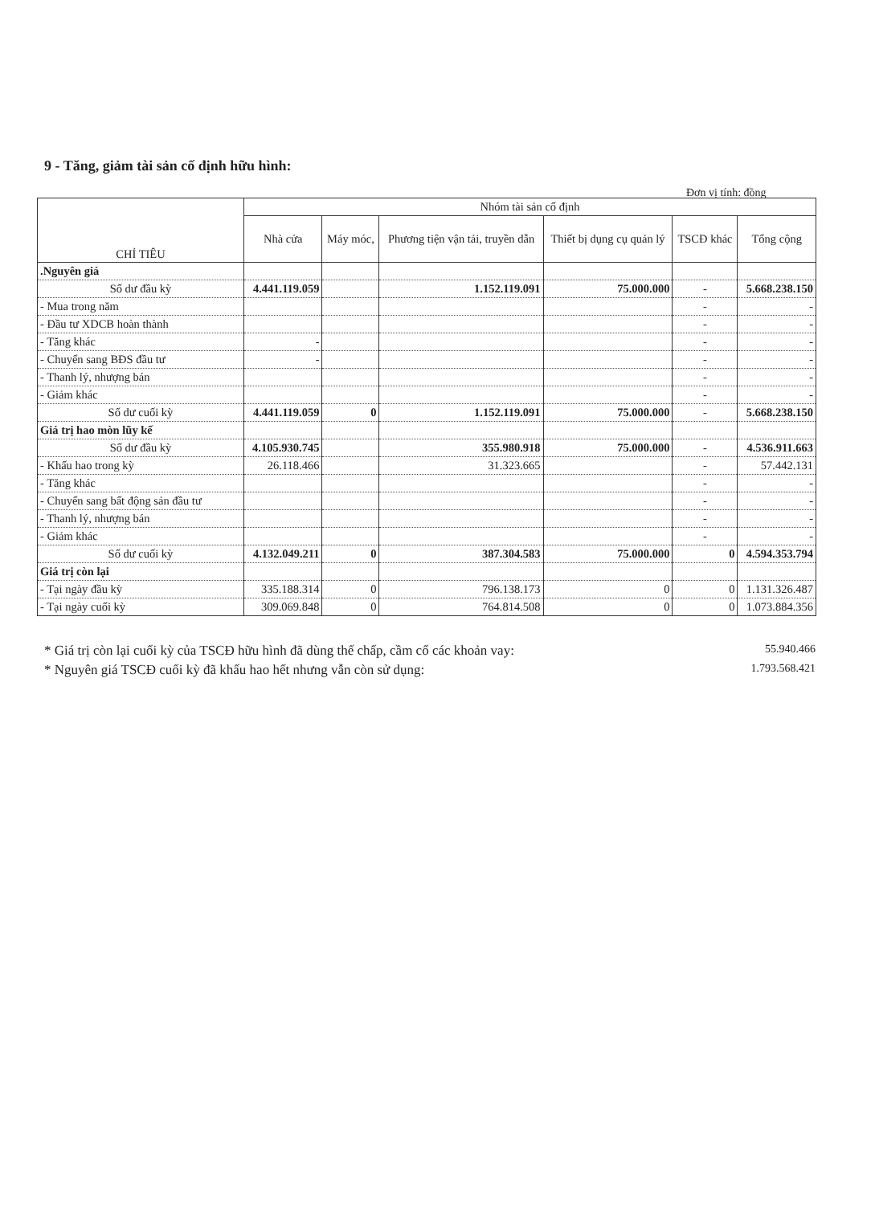9 - Tăng, giảm tài sản cố định hữu hình:
Đơn vị tính: đồng
| CHỈ TIÊU | Nhóm tài sản cố định | | | | | |
| --- | --- | --- | --- | --- | --- | --- |
| | Nhà cửa | Máy móc, | Phương tiện vận tải, truyền dẫn | Thiết bị dụng cụ quản lý | TSCĐ khác | Tổng cộng |
| .Nguyên giá | | | | | | |
| Số dư đầu kỳ | 4.441.119.059 | | 1.152.119.091 | 75.000.000 | - | 5.668.238.150 |
| - Mua trong năm | | | | | - | - |
| - Đầu tư XDCB hoàn thành | | | | | - | - |
| - Tăng khác | - | | | | - | - |
| - Chuyển sang BĐS đầu tư | - | | | | - | - |
| - Thanh lý, nhượng bán | | | | | - | - |
| - Giảm khác | | | | | - | - |
| Số dư cuối kỳ | 4.441.119.059 | 0 | 1.152.119.091 | 75.000.000 | - | 5.668.238.150 |
| Giá trị hao mòn lũy kế | | | | | | |
| Số dư đầu kỳ | 4.105.930.745 | | 355.980.918 | 75.000.000 | - | 4.536.911.663 |
| - Khấu hao trong kỳ | 26.118.466 | | 31.323.665 | | - | 57.442.131 |
| - Tăng khác | | | | | - | - |
| - Chuyển sang bất động sản đầu tư | | | | | - | - |
| - Thanh lý, nhượng bán | | | | | - | - |
| - Giảm khác | | | | | - | - |
| Số dư cuối kỳ | 4.132.049.211 | 0 | 387.304.583 | 75.000.000 | 0 | 4.594.353.794 |
| Giá trị còn lại | | | | | | |
| - Tại ngày đầu kỳ | 335.188.314 | 0 | 796.138.173 | 0 | 0 | 1.131.326.487 |
| - Tại ngày cuối kỳ | 309.069.848 | 0 | 764.814.508 | 0 | 0 | 1.073.884.356 |
* Giá trị còn lại cuối kỳ của TSCĐ hữu hình đã dùng thế chấp, cầm cố các khoản vay: 55.940.466
* Nguyên giá TSCĐ cuối kỳ đã khấu hao hết nhưng vẫn còn sử dụng: 1.793.568.421